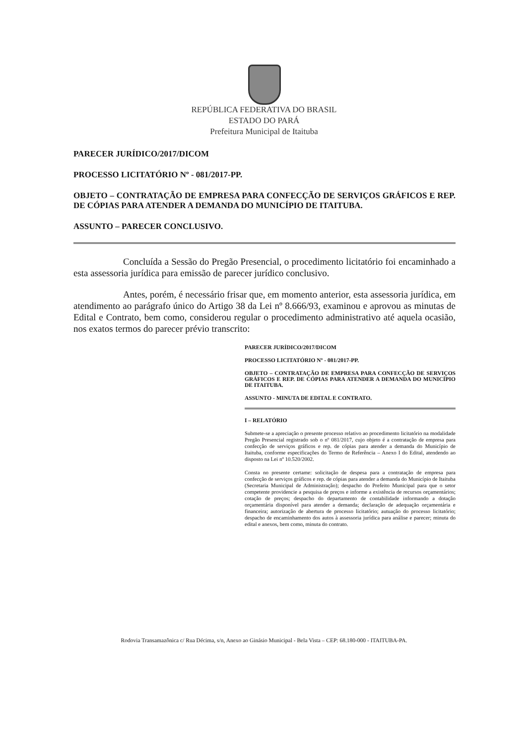REPÚBLICA FEDERATIVA DO BRASIL
ESTADO DO PARÁ
Prefeitura Municipal de Itaituba
PARECER JURÍDICO/2017/DICOM
PROCESSO LICITATÓRIO Nº - 081/2017-PP.
OBJETO – CONTRATAÇÃO DE EMPRESA PARA CONFECÇÃO DE SERVIÇOS GRÁFICOS E REP. DE CÓPIAS PARA ATENDER A DEMANDA DO MUNICÍPIO DE ITAITUBA.
ASSUNTO – PARECER CONCLUSIVO.
Concluída a Sessão do Pregão Presencial, o procedimento licitatório foi encaminhado a esta assessoria jurídica para emissão de parecer jurídico conclusivo.
Antes, porém, é necessário frisar que, em momento anterior, esta assessoria jurídica, em atendimento ao parágrafo único do Artigo 38 da Lei nº 8.666/93, examinou e aprovou as minutas de Edital e Contrato, bem como, considerou regular o procedimento administrativo até aquela ocasião, nos exatos termos do parecer prévio transcrito:
PARECER JURÍDICO/2017/DICOM
PROCESSO LICITATÓRIO Nº - 081/2017-PP.
OBJETO – CONTRATAÇÃO DE EMPRESA PARA CONFECÇÃO DE SERVIÇOS GRÁFICOS E REP. DE CÓPIAS PARA ATENDER A DEMANDA DO MUNICÍPIO DE ITAITUBA.
ASSUNTO - MINUTA DE EDITAL E CONTRATO.
I – RELATÓRIO
Submete-se a apreciação o presente processo relativo ao procedimento licitatório na modalidade Pregão Presencial registrado sob o nº 081/2017, cujo objeto é a contratação de empresa para confecção de serviços gráficos e rep. de cópias para atender a demanda do Município de Itaituba, conforme especificações do Termo de Referência – Anexo I do Edital, atendendo ao disposto na Lei nº 10.520/2002.
Consta no presente certame: solicitação de despesa para a contratação de empresa para confecção de serviços gráficos e rep. de cópias para atender a demanda do Município de Itaituba (Secretaria Municipal de Administração); despacho do Prefeito Municipal para que o setor competente providencie a pesquisa de preços e informe a existência de recursos orçamentários; cotação de preços; despacho do departamento de contabilidade informando a dotação orçamentária disponível para atender a demanda; declaração de adequação orçamentária e financeira; autorização de abertura de processo licitatório; autuação do processo licitatório; despacho de encaminhamento dos autos à assessoria jurídica para análise e parecer; minuta do edital e anexos, bem como, minuta do contrato.
Rodovia Transamazônica c/ Rua Décima, s/n, Anexo ao Ginásio Municipal - Bela Vista – CEP: 68.180-000 - ITAITUBA-PA.